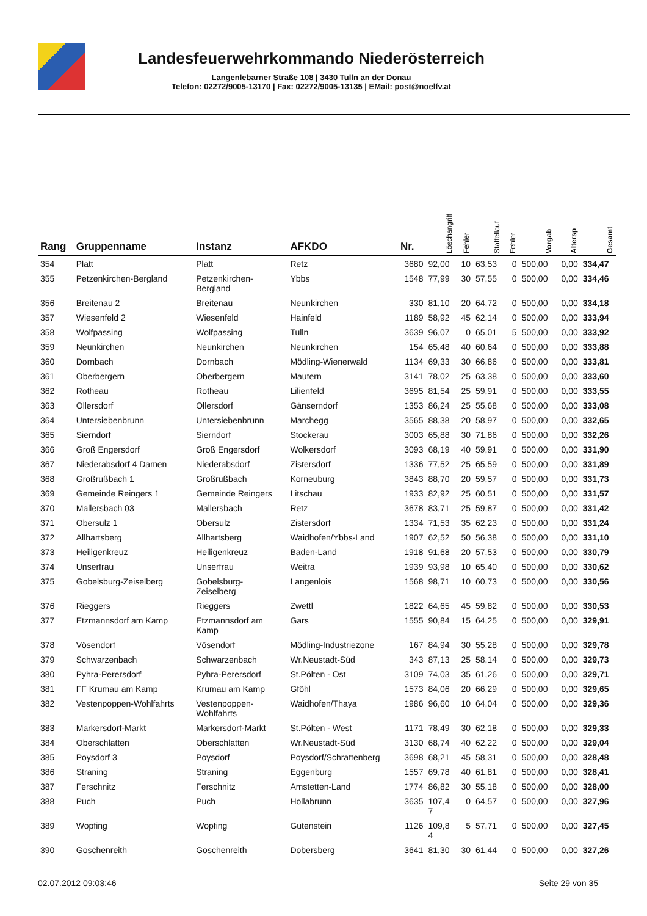Landesfeuerwehrkommando Niederösterreich
Langenlebarner Straße 108 | 3430 Tulln an der Donau
Telefon: 02272/9005-13170 | Fax: 02272/9005-13135 | EMail: post@noelfv.at
| Rang | Gruppenname | Instanz | AFKDO | Nr. | Löschangriff | Fehler | Staffellauf | Fehler | Vorgab | Altersp | Gesamt |
| --- | --- | --- | --- | --- | --- | --- | --- | --- | --- | --- | --- |
| 354 | Platt | Platt | Retz | 3680 | 92,00 | 10 | 63,53 | 0 | 500,00 | 0,00 | 334,47 |
| 355 | Petzenkirchen-Bergland | Petzenkirchen- Bergland | Ybbs | 1548 | 77,99 | 30 | 57,55 | 0 | 500,00 | 0,00 | 334,46 |
| 356 | Breitenau 2 | Breitenau | Neunkirchen | 330 | 81,10 | 20 | 64,72 | 0 | 500,00 | 0,00 | 334,18 |
| 357 | Wiesenfeld 2 | Wiesenfeld | Hainfeld | 1189 | 58,92 | 45 | 62,14 | 0 | 500,00 | 0,00 | 333,94 |
| 358 | Wolfpassing | Wolfpassing | Tulln | 3639 | 96,07 | 0 | 65,01 | 5 | 500,00 | 0,00 | 333,92 |
| 359 | Neunkirchen | Neunkirchen | Neunkirchen | 154 | 65,48 | 40 | 60,64 | 0 | 500,00 | 0,00 | 333,88 |
| 360 | Dornbach | Dornbach | Mödling-Wienerwald | 1134 | 69,33 | 30 | 66,86 | 0 | 500,00 | 0,00 | 333,81 |
| 361 | Oberbergern | Oberbergern | Mautern | 3141 | 78,02 | 25 | 63,38 | 0 | 500,00 | 0,00 | 333,60 |
| 362 | Rotheau | Rotheau | Lilienfeld | 3695 | 81,54 | 25 | 59,91 | 0 | 500,00 | 0,00 | 333,55 |
| 363 | Ollersdorf | Ollersdorf | Gänserndorf | 1353 | 86,24 | 25 | 55,68 | 0 | 500,00 | 0,00 | 333,08 |
| 364 | Untersiebenbrunn | Untersiebenbrunn | Marchegg | 3565 | 88,38 | 20 | 58,97 | 0 | 500,00 | 0,00 | 332,65 |
| 365 | Sierndorf | Sierndorf | Stockerau | 3003 | 65,88 | 30 | 71,86 | 0 | 500,00 | 0,00 | 332,26 |
| 366 | Groß Engersdorf | Groß Engersdorf | Wolkersdorf | 3093 | 68,19 | 40 | 59,91 | 0 | 500,00 | 0,00 | 331,90 |
| 367 | Niederabsdorf 4 Damen | Niederabsdorf | Zistersdorf | 1336 | 77,52 | 25 | 65,59 | 0 | 500,00 | 0,00 | 331,89 |
| 368 | Großrußbach 1 | Großrußbach | Korneuburg | 3843 | 88,70 | 20 | 59,57 | 0 | 500,00 | 0,00 | 331,73 |
| 369 | Gemeinde Reingers 1 | Gemeinde Reingers | Litschau | 1933 | 82,92 | 25 | 60,51 | 0 | 500,00 | 0,00 | 331,57 |
| 370 | Mallersbach 03 | Mallersbach | Retz | 3678 | 83,71 | 25 | 59,87 | 0 | 500,00 | 0,00 | 331,42 |
| 371 | Obersulz 1 | Obersulz | Zistersdorf | 1334 | 71,53 | 35 | 62,23 | 0 | 500,00 | 0,00 | 331,24 |
| 372 | Allhartsberg | Allhartsberg | Waidhofen/Ybbs-Land | 1907 | 62,52 | 50 | 56,38 | 0 | 500,00 | 0,00 | 331,10 |
| 373 | Heiligenkreuz | Heiligenkreuz | Baden-Land | 1918 | 91,68 | 20 | 57,53 | 0 | 500,00 | 0,00 | 330,79 |
| 374 | Unserfrau | Unserfrau | Weitra | 1939 | 93,98 | 10 | 65,40 | 0 | 500,00 | 0,00 | 330,62 |
| 375 | Gobelsburg-Zeiselberg | Gobelsburg- Zeiselberg | Langenlois | 1568 | 98,71 | 10 | 60,73 | 0 | 500,00 | 0,00 | 330,56 |
| 376 | Rieggers | Rieggers | Zwettl | 1822 | 64,65 | 45 | 59,82 | 0 | 500,00 | 0,00 | 330,53 |
| 377 | Etzmannsdorf am Kamp | Etzmannsdorf am Kamp | Gars | 1555 | 90,84 | 15 | 64,25 | 0 | 500,00 | 0,00 | 329,91 |
| 378 | Vösendorf | Vösendorf | Mödling-Industriezone | 167 | 84,94 | 30 | 55,28 | 0 | 500,00 | 0,00 | 329,78 |
| 379 | Schwarzenbach | Schwarzenbach | Wr.Neustadt-Süd | 343 | 87,13 | 25 | 58,14 | 0 | 500,00 | 0,00 | 329,73 |
| 380 | Pyhra-Perersdorf | Pyhra-Perersdorf | St.Pölten - Ost | 3109 | 74,03 | 35 | 61,26 | 0 | 500,00 | 0,00 | 329,71 |
| 381 | FF Krumau am Kamp | Krumau am Kamp | Gföhl | 1573 | 84,06 | 20 | 66,29 | 0 | 500,00 | 0,00 | 329,65 |
| 382 | Vestenpoppen-Wohlfahrts | Vestenpoppen- Wohlfahrts | Waidhofen/Thaya | 1986 | 96,60 | 10 | 64,04 | 0 | 500,00 | 0,00 | 329,36 |
| 383 | Markersdorf-Markt | Markersdorf-Markt | St.Pölten - West | 1171 | 78,49 | 30 | 62,18 | 0 | 500,00 | 0,00 | 329,33 |
| 384 | Oberschlatten | Oberschlatten | Wr.Neustadt-Süd | 3130 | 68,74 | 40 | 62,22 | 0 | 500,00 | 0,00 | 329,04 |
| 385 | Poysdorf 3 | Poysdorf | Poysdorf/Schrattenberg | 3698 | 68,21 | 45 | 58,31 | 0 | 500,00 | 0,00 | 328,48 |
| 386 | Straning | Straning | Eggenburg | 1557 | 69,78 | 40 | 61,81 | 0 | 500,00 | 0,00 | 328,41 |
| 387 | Ferschnitz | Ferschnitz | Amstetten-Land | 1774 | 86,82 | 30 | 55,18 | 0 | 500,00 | 0,00 | 328,00 |
| 388 | Puch | Puch | Hollabrunn | 3635 | 107,4 7 | 0 | 64,57 | 0 | 500,00 | 0,00 | 327,96 |
| 389 | Wopfing | Wopfing | Gutenstein | 1126 | 109,8 4 | 5 | 57,71 | 0 | 500,00 | 0,00 | 327,45 |
| 390 | Goschenreith | Goschenreith | Dobersberg | 3641 | 81,30 | 30 | 61,44 | 0 | 500,00 | 0,00 | 327,26 |
02.07.2012 09:03:46 Seite 29 von 35